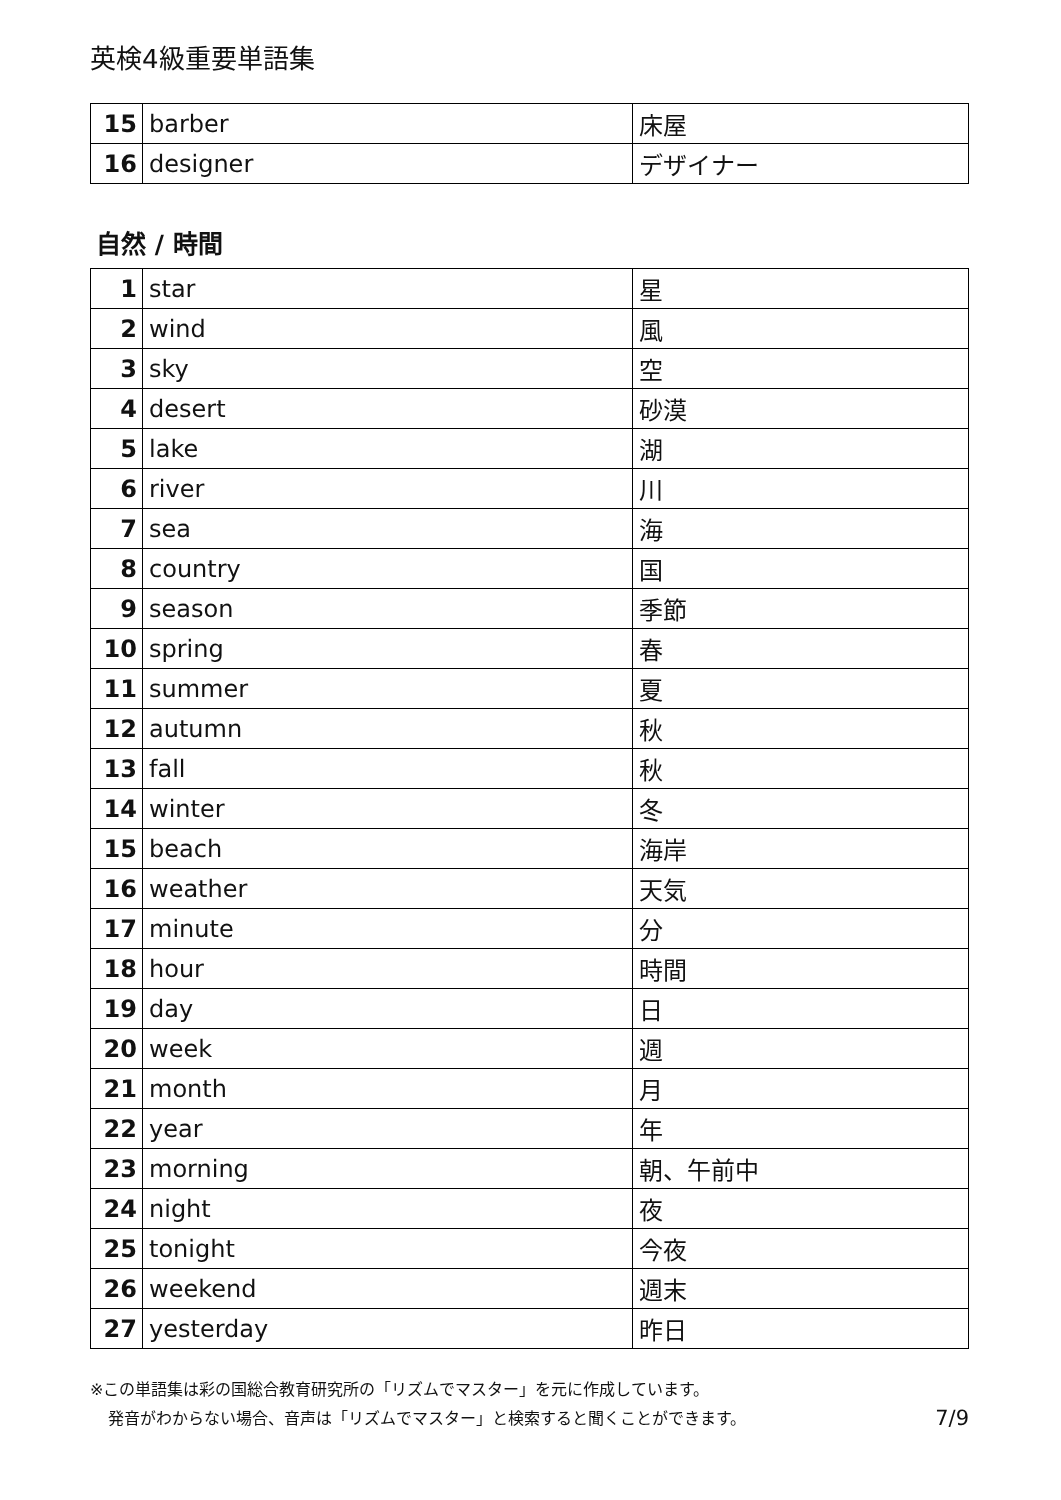英検4級重要単語集
| 15 | barber | 床屋 |
| 16 | designer | デザイナー |
自然 / 時間
| 1 | star | 星 |
| 2 | wind | 風 |
| 3 | sky | 空 |
| 4 | desert | 砂漠 |
| 5 | lake | 湖 |
| 6 | river | 川 |
| 7 | sea | 海 |
| 8 | country | 国 |
| 9 | season | 季節 |
| 10 | spring | 春 |
| 11 | summer | 夏 |
| 12 | autumn | 秋 |
| 13 | fall | 秋 |
| 14 | winter | 冬 |
| 15 | beach | 海岸 |
| 16 | weather | 天気 |
| 17 | minute | 分 |
| 18 | hour | 時間 |
| 19 | day | 日 |
| 20 | week | 週 |
| 21 | month | 月 |
| 22 | year | 年 |
| 23 | morning | 朝、午前中 |
| 24 | night | 夜 |
| 25 | tonight | 今夜 |
| 26 | weekend | 週末 |
| 27 | yesterday | 昨日 |
※この単語集は彩の国総合教育研究所の「リズムでマスター」を元に作成しています。
発音がわからない場合、音声は「リズムでマスター」と検索すると聞くことができます。 7/9